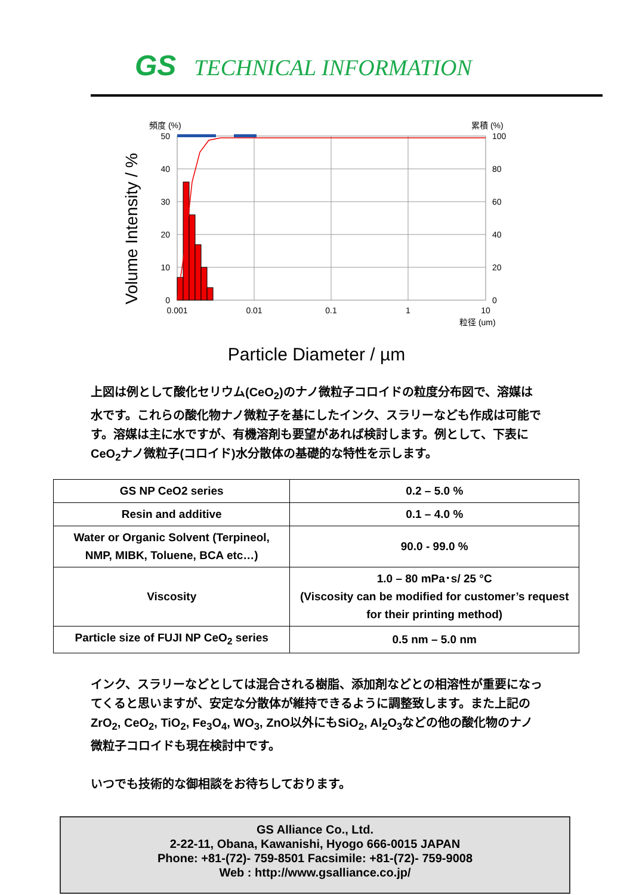GS TECHNICAL INFORMATION
頻度 (%)
累積 (%)
Volume Intensity / %
50
40
30
20
10
0
100
80
60
40
20
0
0.001
0.01
0.1
1
10
粒径 (um)
Particle Diameter / µm
上図は例として酸化セリウム(CeO<sub>2</sub>)のナノ微粒子コロイドの粒度分布図で、溶媒は水です。これらの酸化物ナノ微粒子を基にしたインク、スラリーなども作成は可能です。溶媒は主に水ですが、有機溶剤も要望があれば検討します。例として、下表にCeO<sub>2</sub>ナノ微粒子(コロイド)水分散体の基礎的な特性を示します。
| GS NP CeO2 series | 0.2 – 5.0 % |
| Resin and additive | 0.1 – 4.0 % |
| Water or Organic Solvent (Terpineol, NMP, MIBK, Toluene, BCA etc…) | 90.0 - 99.0 % |
| Viscosity | 1.0 – 80 mPa･s/ 25 °C (Viscosity can be modified for customer’s request for their printing method) |
| Particle size of FUJI NP CeO<sub>2</sub> series | 0.5 nm – 5.0 nm |
インク、スラリーなどとしては混合される樹脂、添加剤などとの相溶性が重要になってくると思いますが、安定な分散体が維持できるように調整致します。また上記のZrO<sub>2</sub>, CeO<sub>2</sub>, TiO<sub>2</sub>, Fe<sub>3</sub>O<sub>4</sub>, WO<sub>3</sub>, ZnO以外にもSiO<sub>2</sub>, Al<sub>2</sub>O<sub>3</sub>などの他の酸化物のナノ微粒子コロイドも現在検討中です。
いつでも技術的な御相談をお待ちしております。
GS Alliance Co., Ltd.
2-22-11, Obana, Kawanishi, Hyogo 666-0015 JAPAN
Phone: +81-(72)- 759-8501 Facsimile: +81-(72)- 759-9008
Web : http://www.gsalliance.co.jp/